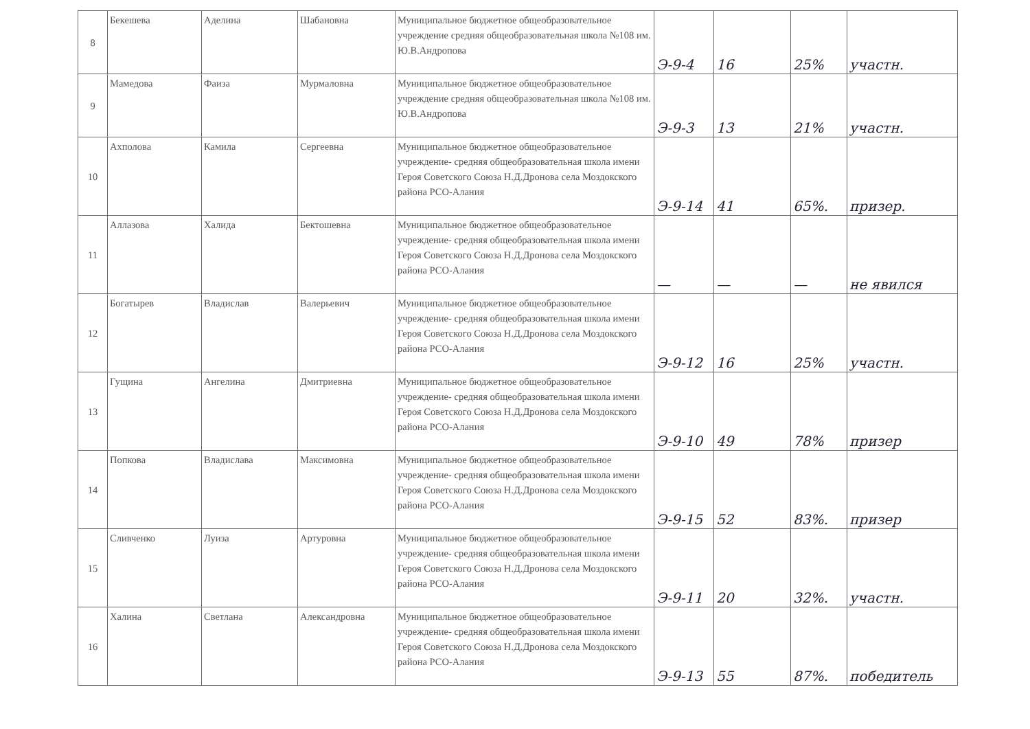| 8 | Бекешева | Аделина | Шабановна | Муниципальное бюджетное общеобразовательное учреждение средняя общеобразовательная школа №108 им. Ю.В.Андропова | Э-9-4 | 16 | 25% | участн. |
| 9 | Мамедова | Фаиза | Мурмаловна | Муниципальное бюджетное общеобразовательное учреждение средняя общеобразовательная школа №108 им. Ю.В.Андропова | Э-9-3 | 13 | 21% | участн. |
| 10 | Ахполова | Камила | Сергеевна | Муниципальное бюджетное общеобразовательное учреждение- средняя общеобразовательная школа имени Героя Советского Союза Н.Д.Дронова села Моздокского района РСО-Алания | Э-9-14 | 41 | 65%. | призер. |
| 11 | Аллазова | Халида | Бектошевна | Муниципальное бюджетное общеобразовательное учреждение- средняя общеобразовательная школа имени Героя Советского Союза Н.Д.Дронова села Моздокского района РСО-Алания | — | — | — | не явился |
| 12 | Богатырев | Владислав | Валерьевич | Муниципальное бюджетное общеобразовательное учреждение- средняя общеобразовательная школа имени Героя Советского Союза Н.Д.Дронова села Моздокского района РСО-Алания | Э-9-12 | 16 | 25% | участн. |
| 13 | Гущина | Ангелина | Дмитриевна | Муниципальное бюджетное общеобразовательное учреждение- средняя общеобразовательная школа имени Героя Советского Союза Н.Д.Дронова села Моздокского района РСО-Алания | Э-9-10 | 49 | 78% | призер |
| 14 | Попкова | Владислава | Максимовна | Муниципальное бюджетное общеобразовательное учреждение- средняя общеобразовательная школа имени Героя Советского Союза Н.Д.Дронова села Моздокского района РСО-Алания | Э-9-15 | 52 | 83%. | призер |
| 15 | Сливченко | Луиза | Артуровна | Муниципальное бюджетное общеобразовательное учреждение- средняя общеобразовательная школа имени Героя Советского Союза Н.Д.Дронова села Моздокского района РСО-Алания | Э-9-11 | 20 | 32%. | участн. |
| 16 | Халина | Светлана | Александровна | Муниципальное бюджетное общеобразовательное учреждение- средняя общеобразовательная школа имени Героя Советского Союза Н.Д.Дронова села Моздокского района РСО-Алания | Э-9-13 | 55 | 87%. | победитель |